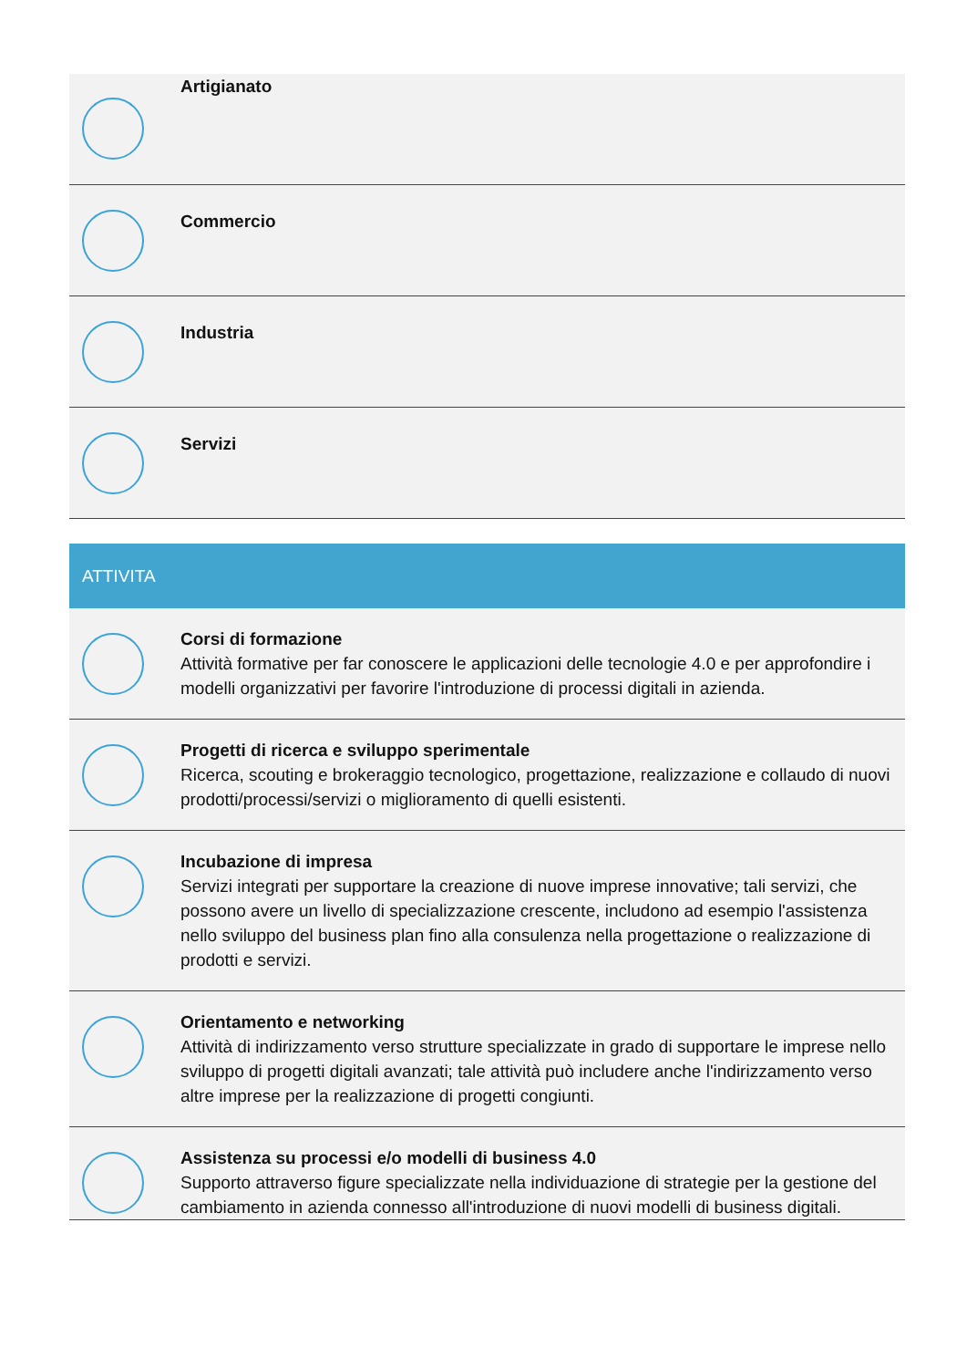Artigianato
Commercio
Industria
Servizi
ATTIVITA
Corsi di formazione
Attività formative per far conoscere le applicazioni delle tecnologie 4.0 e per approfondire i modelli organizzativi per favorire l'introduzione di processi digitali in azienda.
Progetti di ricerca e sviluppo sperimentale
Ricerca, scouting e brokeraggio tecnologico, progettazione, realizzazione e collaudo di nuovi prodotti/processi/servizi o miglioramento di quelli esistenti.
Incubazione di impresa
Servizi integrati per supportare la creazione di nuove imprese innovative; tali servizi, che possono avere un livello di specializzazione crescente, includono ad esempio l'assistenza nello sviluppo del business plan fino alla consulenza nella progettazione o realizzazione di prodotti e servizi.
Orientamento e networking
Attività di indirizzamento verso strutture specializzate in grado di supportare le imprese nello sviluppo di progetti digitali avanzati; tale attività può includere anche l'indirizzamento verso altre imprese per la realizzazione di progetti congiunti.
Assistenza su processi e/o modelli di business 4.0
Supporto attraverso figure specializzate nella individuazione di strategie per la gestione del cambiamento in azienda connesso all'introduzione di nuovi modelli di business digitali.